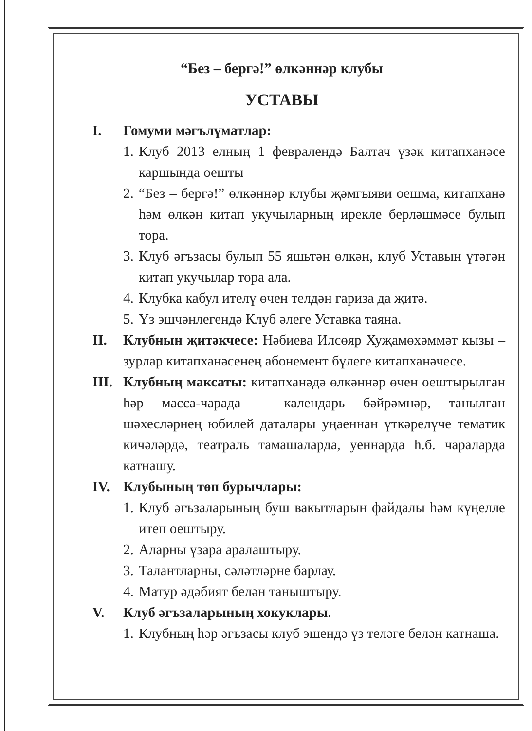“Без – бергә!” өлкәннәр клубы
УСТАВЫ
I. Гомуми мәгълүматлар:
1.
Клуб 2013 елның 1 февралендә Балтач үзәк китапханәсе каршында оешты
2.
“Без – бергә!” өлкәннәр клубы җәмгыяви оешма, китапханә һәм өлкән китап укучыларның ирекле берләшмәсе булып тора.
3.
Клуб әгъзасы булып 55 яшьтән өлкән, клуб Уставын үтәгән китап укучылар тора ала.
4.
Клубка кабул ителү өчен телдән гариза да җитә.
5.
Үз эшчәнлегендә Клуб әлеге Уставка таяна.
II. Клубнын җитәкчесе: Нәбиева Илсөяр Хуҗамөхәммәт кызы – зурлар китапханәсенең абонемент бүлеге китапханәчесе.
III.
Клубның максаты: китапханәдә өлкәннәр өчен оештырылган һәр масса-чарада – календарь бәйрәмнәр, танылган шәхесләрнең юбилей даталары уңаеннан үткәрелүче тематик кичәләрдә, театраль тамашаларда, уеннарда һ.б. чараларда катнашу.
IV. Клубының төп бурычлары:
1.
Клуб әгъзаларының буш вакытларын файдалы һәм күңелле итеп оештыру.
2.
Аларны үзара аралаштыру.
3.
Талантларны, сәләтләрне барлау.
4.
Матур әдәбият белән таныштыру.
V. Клуб әгъзаларының хокуклары.
1.
Клубның һәр әгъзасы клуб эшендә үз теләге белән катнаша.